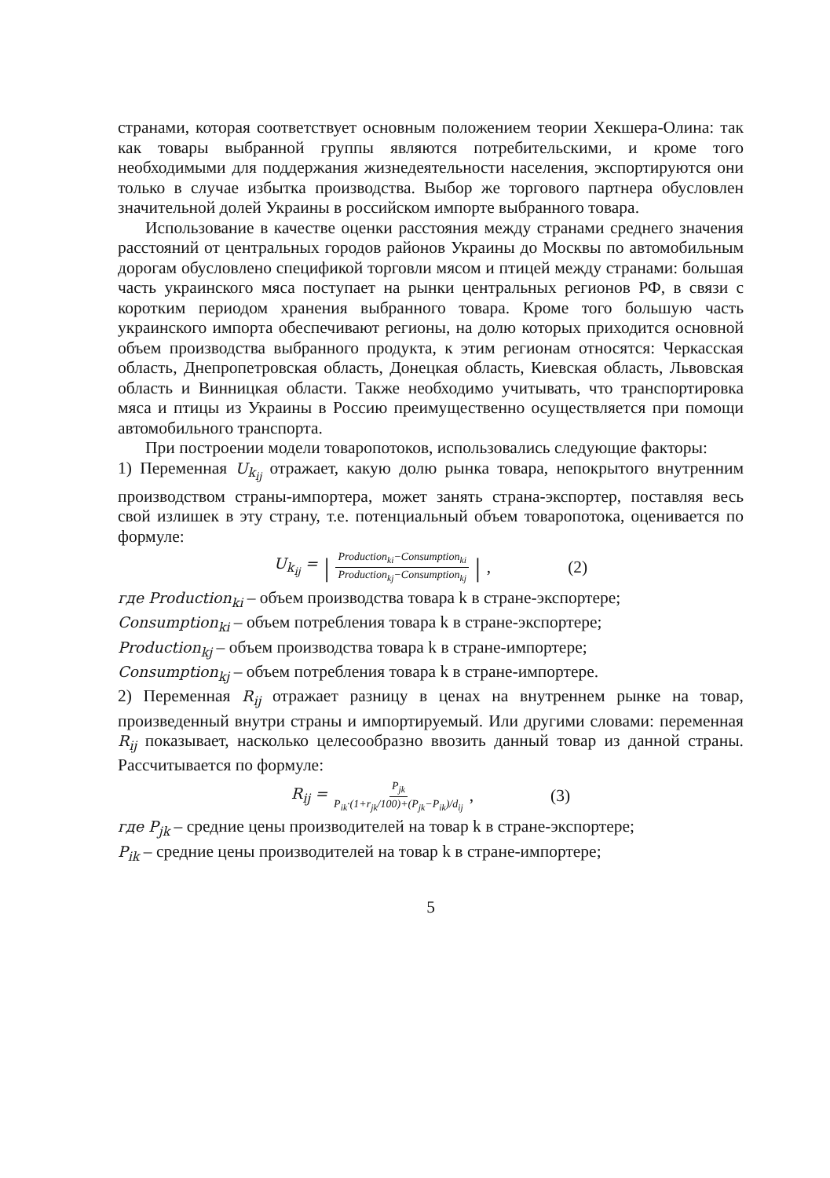странами, которая соответствует основным положением теории Хекшера-Олина: так как товары выбранной группы являются потребительскими, и кроме того необходимыми для поддержания жизнедеятельности населения, экспортируются они только в случае избытка производства. Выбор же торгового партнера обусловлен значительной долей Украины в российском импорте выбранного товара.
Использование в качестве оценки расстояния между странами среднего значения расстояний от центральных городов районов Украины до Москвы по автомобильным дорогам обусловлено спецификой торговли мясом и птицей между странами: большая часть украинского мяса поступает на рынки центральных регионов РФ, в связи с коротким периодом хранения выбранного товара. Кроме того большую часть украинского импорта обеспечивают регионы, на долю которых приходится основной объем производства выбранного продукта, к этим регионам относятся: Черкасская область, Днепропетровская область, Донецкая область, Киевская область, Львовская область и Винницкая области. Также необходимо учитывать, что транспортировка мяса и птицы из Украины в Россию преимущественно осуществляется при помощи автомобильного транспорта.
При построении модели товаропотоков, использовались следующие факторы:
1) Переменная U<sub>k<sub>ij</sub></sub> отражает, какую долю рынка товара, непокрытого внутренним производством страны-импортера, может занять страна-экспортер, поставляя весь свой излишек в эту страну, т.е. потенциальный объем товаропотока, оценивается по формуле:
U<sub>k<sub>ij</sub></sub> = | Production<sub>ki</sub>−Consumption<sub>ki</sub> Production<sub>kj</sub>−Consumption<sub>kj</sub> |, (2)
где Production<sub>ki</sub> – объем производства товара k в стране-экспортере;
Consumption<sub>ki</sub> – объем потребления товара k в стране-экспортере;
Production<sub>kj</sub> – объем производства товара k в стране-импортере;
Consumption<sub>kj</sub> – объем потребления товара k в стране-импортере.
2) Переменная R<sub>ij</sub> отражает разницу в ценах на внутреннем рынке на товар, произведенный внутри страны и импортируемый. Или другими словами: переменная R<sub>ij</sub> показывает, насколько целесообразно ввозить данный товар из данной страны. Рассчитывается по формуле:
R<sub>ij</sub> = P<sub>jk</sub> P<sub>ik</sub>·(1+r<sub>jk</sub>/100)+(P<sub>jk</sub>−P<sub>ik</sub>)/d<sub>ij</sub>, (3)
где P<sub>jk</sub> – средние цены производителей на товар k в стране-экспортере;
P<sub>ik</sub> – средние цены производителей на товар k в стране-импортере;
5